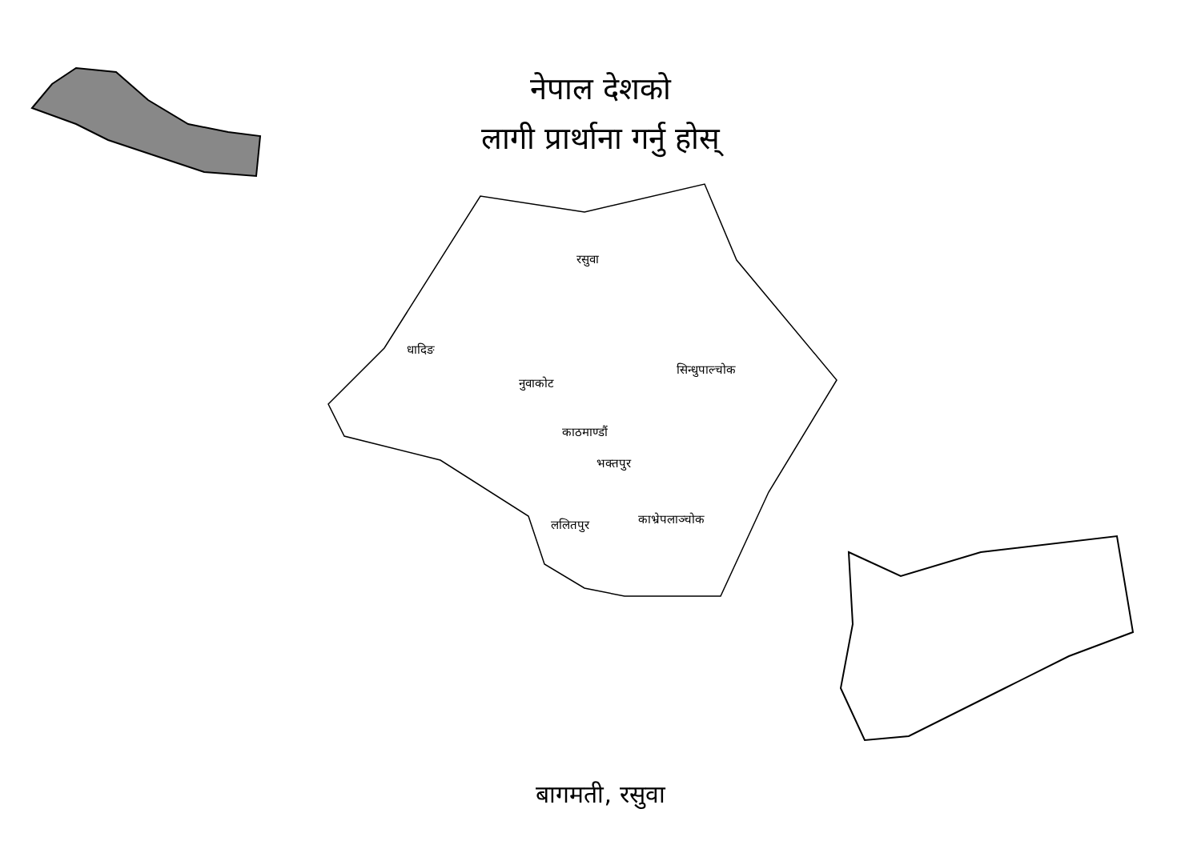नेपाल देशको
लागी प्रार्थाना गर्नु होस्
रसुवा
धादिङ
नुवाकोट
सिन्धुपाल्चोक
काठमाण्डौं
भक्तपुर
काभ्रेपलाञ्चोक
ललितपुर
बागमती, रसुवा